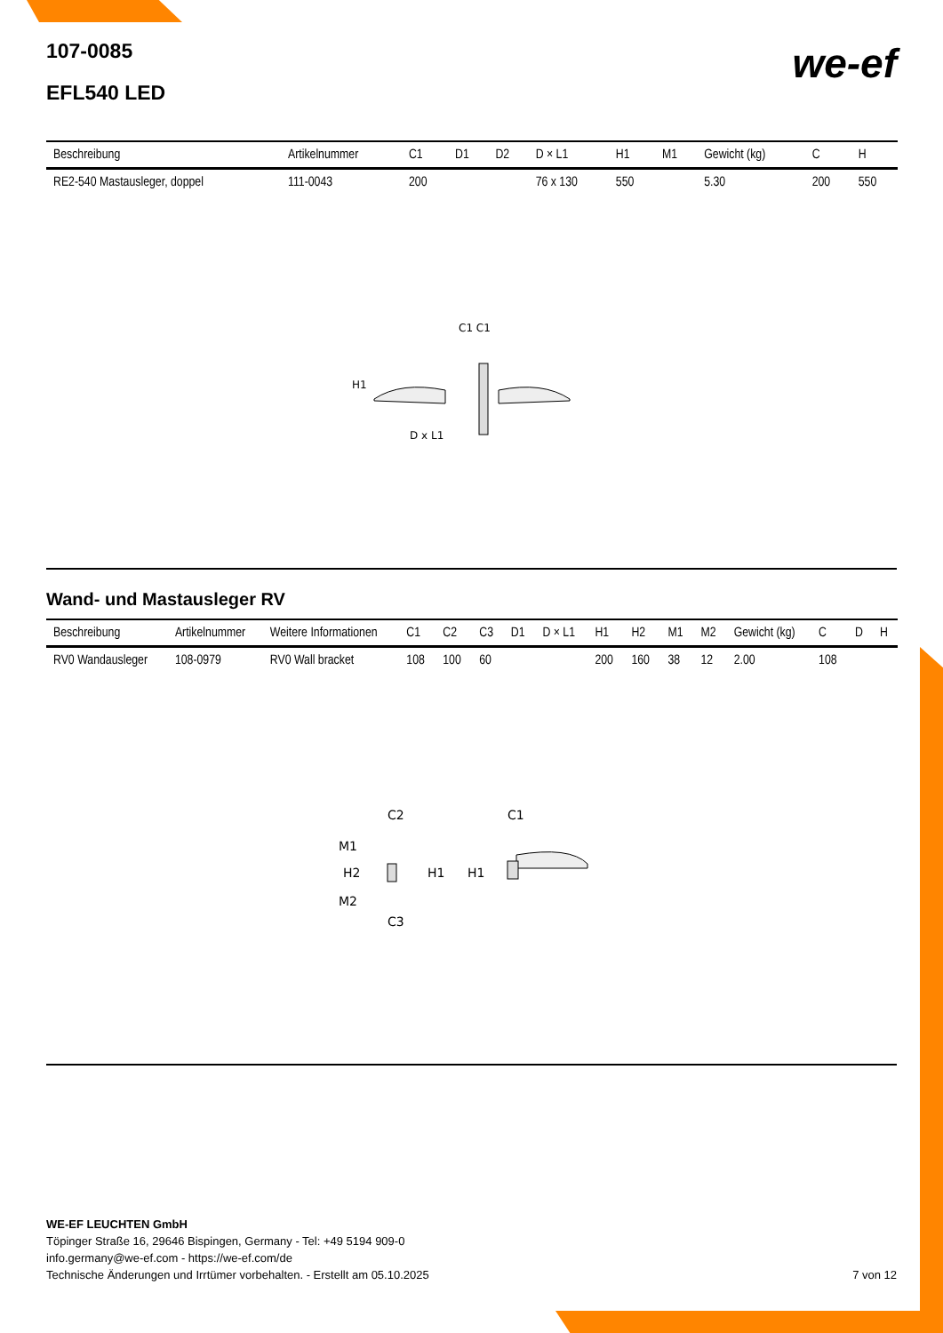we-ef
107-0085
EFL540 LED
| Beschreibung | Artikelnummer | C1 | D1 | D2 | D × L1 | H1 | M1 | Gewicht (kg) | C | H |
| --- | --- | --- | --- | --- | --- | --- | --- | --- | --- | --- |
| RE2-540 Mastausleger, doppel | 111-0043 | 200 | | | 76 x 130 | 550 | | 5.30 | 200 | 550 |
C1 C1
H1
D x L1
Wand- und Mastausleger RV
| Beschreibung | Artikelnummer | Weitere Informationen | C1 | C2 | C3 | D1 | D × L1 | H1 | H2 | M1 | M2 | Gewicht (kg) | C | D | H |
| --- | --- | --- | --- | --- | --- | --- | --- | --- | --- | --- | --- | --- | --- | --- | --- |
| RV0 Wandausleger | 108-0979 | RV0 Wall bracket | 108 | 100 | 60 | | | 200 | 160 | 38 | 12 | 2.00 | 108 | | |
C2
C1
M1
H2
H1
H1
M2
C3
WE-EF LEUCHTEN GmbH
Töpinger Straße 16, 29646 Bispingen, Germany - Tel: +49 5194 909-0
info.germany@we-ef.com - https://we-ef.com/de
Technische Änderungen und Irrtümer vorbehalten. - Erstellt am 05.10.2025 7 von 12